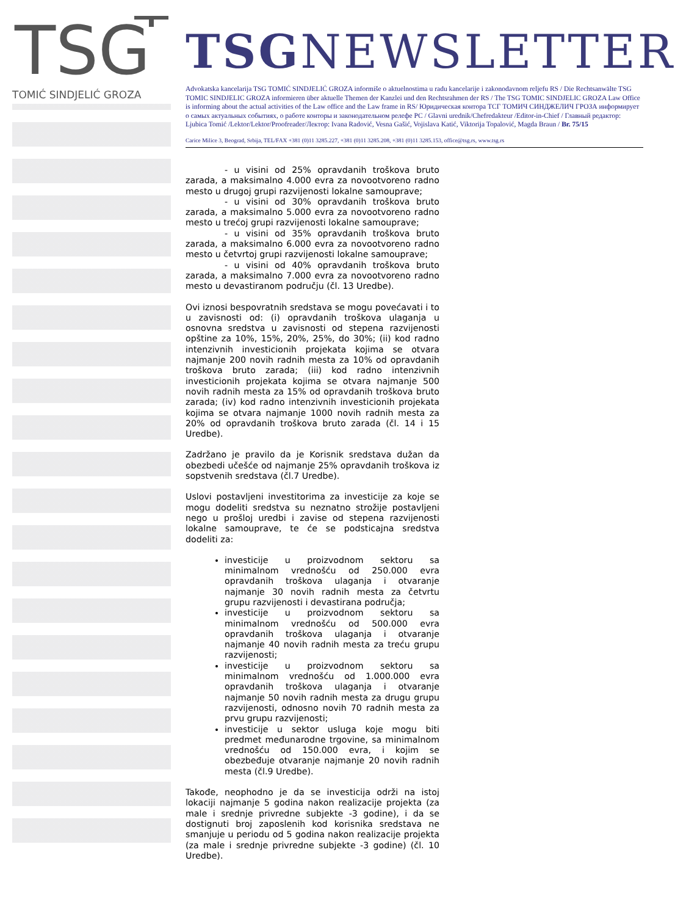TSG
TOMIĆ SINDJELIĆ GROZA
TSGNEWSLETTER
Advokatska kancelarija TSG TOMIĆ SINDJELIĆ GROZA informiše o aktuelnostima u radu kancelarije i zakonodavnom reljefu RS / Die Rechtsanwälte TSG TOMIC SINDJELIC GROZA informieren über aktuelle Themen der Kanzlei und den Rechtsrahmen der RS / The TSG TOMIC SINDJELIC GROZA Law Office is informing about the actual activities of the Law office and the Law frame in RS/ Юридическая контора ТСГ ТОМИЧ СИНДЖЕЛИЧ ГРОЗА информирует о самых актуальных событиях, о работе конторы и законодательном релефе РС / Glavni urednik/Chefredakteur /Editor-in-Chief / Главный редактор: Ljubica Tomić /Lektor/Lektor/Proofreader/Лектор: Ivana Radović, Vesna Gašić, Vojislava Katić, Viktorija Topalović, Magda Braun / Br. 75/15
Carice Milice 3, Beograd, Srbija, TEL/FAX +381 (0)11 3285.227, +381 (0)11 3285.208, +381 (0)11 3285.153, office@tsg.rs, www.tsg.rs
- u visini od 25% opravdanih troškova bruto zarada, a maksimalno 4.000 evra za novootvoreno radno mesto u drugoj grupi razvijenosti lokalne samouprave;
- u visini od 30% opravdanih troškova bruto zarada, a maksimalno 5.000 evra za novootvoreno radno mesto u trećoj grupi razvijenosti lokalne samouprave;
- u visini od 35% opravdanih troškova bruto zarada, a maksimalno 6.000 evra za novootvoreno radno mesto u četvrtoj grupi razvijenosti lokalne samouprave;
- u visini od 40% opravdanih troškova bruto zarada, a maksimalno 7.000 evra za novootvoreno radno mesto u devastiranom području (čl. 13 Uredbe).
Ovi iznosi bespovratnih sredstava se mogu povećavati i to u zavisnosti od: (i) opravdanih troškova ulaganja u osnovna sredstva u zavisnosti od stepena razvijenosti opštine za 10%, 15%, 20%, 25%, do 30%; (ii) kod radno intenzivnih investicionih projekata kojima se otvara najmanje 200 novih radnih mesta za 10% od opravdanih troškova bruto zarada; (iii) kod radno intenzivnih investicionih projekata kojima se otvara najmanje 500 novih radnih mesta za 15% od opravdanih troškova bruto zarada; (iv) kod radno intenzivnih investicionih projekata kojima se otvara najmanje 1000 novih radnih mesta za 20% od opravdanih troškova bruto zarada (čl. 14 i 15 Uredbe).
Zadržano je pravilo da je Korisnik sredstava dužan da obezbedi učešće od najmanje 25% opravdanih troškova iz sopstvenih sredstava (čl.7 Uredbe).
Uslovi postavljeni investitorima za investicije za koje se mogu dodeliti sredstva su neznatno strožije postavljeni nego u prošloj uredbi i zavise od stepena razvijenosti lokalne samouprave, te će se podsticajna sredstva dodeliti za:
investicije u proizvodnom sektoru sa minimalnom vrednošću od 250.000 evra opravdanih troškova ulaganja i otvaranje najmanje 30 novih radnih mesta za četvrtu grupu razvijenosti i devastirana područja;
investicije u proizvodnom sektoru sa minimalnom vrednošću od 500.000 evra opravdanih troškova ulaganja i otvaranje najmanje 40 novih radnih mesta za treću grupu razvijenosti;
investicije u proizvodnom sektoru sa minimalnom vrednošću od 1.000.000 evra opravdanih troškova ulaganja i otvaranje najmanje 50 novih radnih mesta za drugu grupu razvijenosti, odnosno novih 70 radnih mesta za prvu grupu razvijenosti;
investicije u sektor usluga koje mogu biti predmet međunarodne trgovine, sa minimalnom vrednošću od 150.000 evra, i kojim se obezbeđuje otvaranje najmanje 20 novih radnih mesta (čl.9 Uredbe).
Takođe, neophodno je da se investicija održi na istoj lokaciji najmanje 5 godina nakon realizacije projekta (za male i srednje privredne subjekte -3 godine), i da se dostignuti broj zaposlenih kod korisnika sredstava ne smanjuje u periodu od 5 godina nakon realizacije projekta (za male i srednje privredne subjekte -3 godine) (čl. 10 Uredbe).